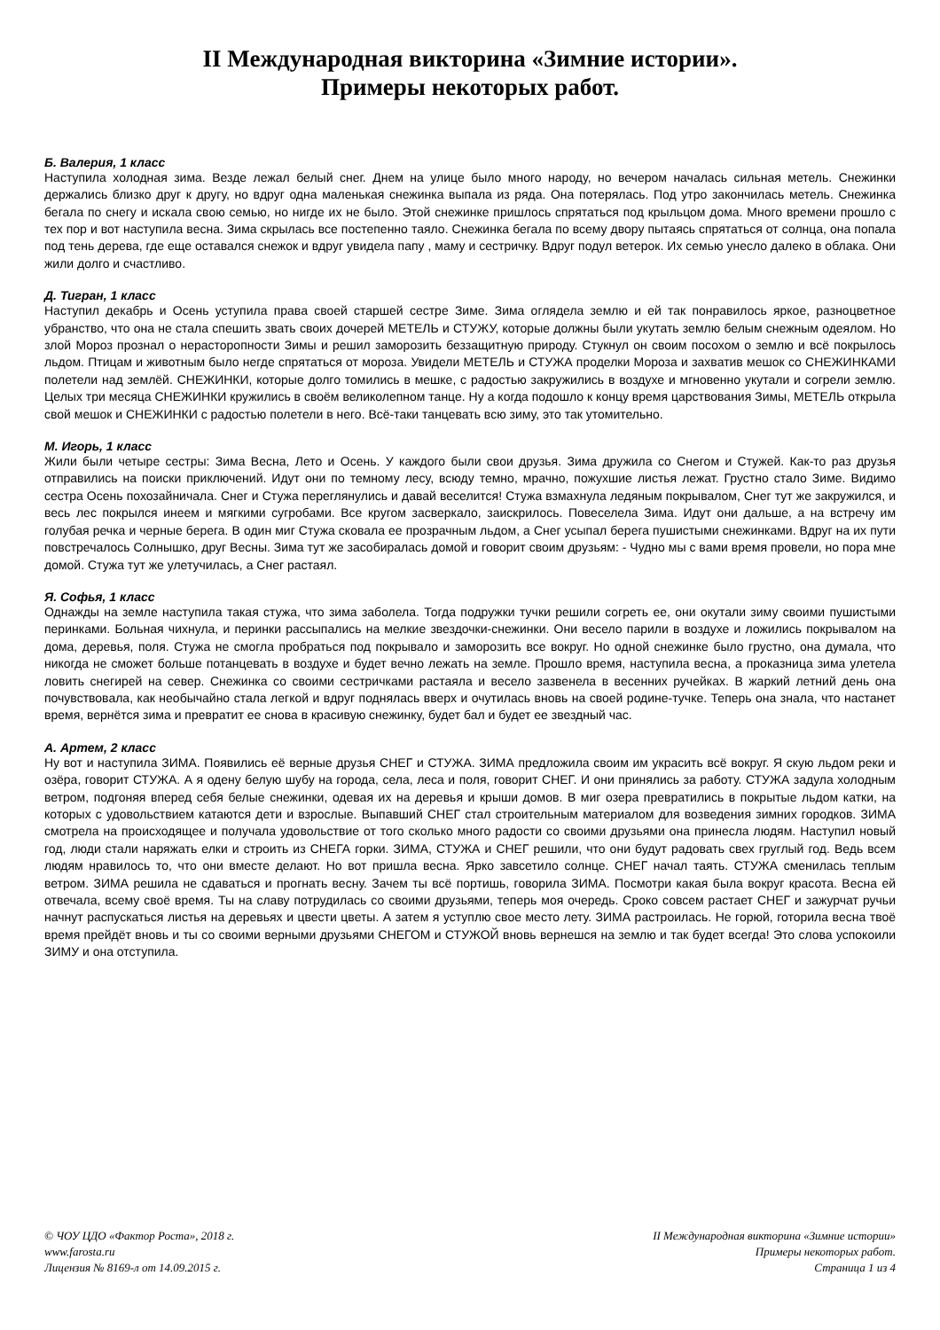II Международная викторина «Зимние истории».
Примеры некоторых работ.
Б. Валерия, 1 класс
Наступила холодная зима. Везде лежал белый снег. Днем на улице было много народу, но вечером началась сильная метель. Снежинки держались близко друг к другу, но вдруг одна маленькая снежинка выпала из ряда. Она потерялась. Под утро закончилась метель. Снежинка бегала по снегу и искала свою семью, но нигде их не было. Этой снежинке пришлось спрятаться под крыльцом дома. Много времени прошло с тех пор и вот наступила весна. Зима скрылась все постепенно таяло. Снежинка бегала по всему двору пытаясь спрятаться от солнца, она попала под тень дерева, где еще оставался снежок и вдруг увидела папу , маму и сестричку. Вдруг подул ветерок. Их семью унесло далеко в облака. Они жили долго и счастливо.
Д. Тигран, 1 класс
Наступил декабрь и Осень уступила права своей старшей сестре Зиме. Зима оглядела землю и ей так понравилось яркое, разноцветное убранство, что она не стала спешить звать своих дочерей МЕТЕЛЬ и СТУЖУ, которые должны были укутать землю белым снежным одеялом. Но злой Мороз прознал о нерасторопности Зимы и решил заморозить беззащитную природу. Стукнул он своим посохом о землю и всё покрылось льдом. Птицам и животным было негде спрятаться от мороза. Увидели МЕТЕЛЬ и СТУЖА проделки Мороза и захватив мешок со СНЕЖИНКАМИ полетели над землёй. СНЕЖИНКИ, которые долго томились в мешке, с радостью закружились в воздухе и мгновенно укутали и согрели землю. Целых три месяца СНЕЖИНКИ кружились в своём великолепном танце. Ну а когда подошло к концу время царствования Зимы, МЕТЕЛЬ открыла свой мешок и СНЕЖИНКИ с радостью полетели в него. Всё-таки танцевать всю зиму, это так утомительно.
М. Игорь, 1 класс
Жили были четыре сестры: Зима Весна, Лето и Осень. У каждого были свои друзья. Зима дружила со Снегом и Стужей. Как-то раз друзья отправились на поиски приключений. Идут они по темному лесу, всюду темно, мрачно, пожухшие листья лежат. Грустно стало Зиме. Видимо сестра Осень похозайничала. Снег и Стужа переглянулись и давай веселится! Стужа взмахнула ледяным покрывалом, Снег тут же закружился, и весь лес покрылся инеем и мягкими сугробами. Все кругом засверкало, заискрилось. Повеселела Зима. Идут они дальше, а на встречу им голубая речка и черные берега. В один миг Стужа сковала ее прозрачным льдом, а Снег усыпал берега пушистыми снежинками. Вдруг на их пути повстречалось Солнышко, друг Весны. Зима тут же засобиралась домой и говорит своим друзьям: - Чудно мы с вами время провели, но пора мне домой. Стужа тут же улетучилась, а Снег растаял.
Я. Софья, 1 класс
Однажды на земле наступила такая стужа, что зима заболела. Тогда подружки тучки решили согреть ее, они окутали зиму своими пушистыми перинками. Больная чихнула, и перинки рассыпались на мелкие звездочки-снежинки. Они весело парили в воздухе и ложились покрывалом на дома, деревья, поля. Стужа не смогла пробраться под покрывало и заморозить все вокруг. Но одной снежинке было грустно, она думала, что никогда не сможет больше потанцевать в воздухе и будет вечно лежать на земле. Прошло время, наступила весна, а проказница зима улетела ловить снегирей на север. Снежинка со своими сестричками растаяла и весело зазвенела в весенних ручейках. В жаркий летний день она почувствовала, как необычайно стала легкой и вдруг поднялась вверх и очутилась вновь на своей родине-тучке. Теперь она знала, что настанет время, вернётся зима и превратит ее снова в красивую снежинку, будет бал и будет ее звездный час.
А. Артем, 2 класс
Ну вот и наступила ЗИМА. Появились её верные друзья СНЕГ и СТУЖА. ЗИМА предложила своим им украсить всё вокруг. Я скую льдом реки и озёра, говорит СТУЖА. А я одену белую шубу на города, села, леса и поля, говорит СНЕГ. И они принялись за работу. СТУЖА задула холодным ветром, подгоняя вперед себя белые снежинки, одевая их на деревья и крыши домов. В миг озера превратились в покрытые льдом катки, на которых с удовольствием катаются дети и взрослые. Выпавший СНЕГ стал строительным материалом для возведения зимних городков. ЗИМА смотрела на происходящее и получала удовольствие от того сколько много радости со своими друзьями она принесла людям. Наступил новый год, люди стали наряжать елки и строить из СНЕГА горки. ЗИМА, СТУЖА и СНЕГ решили, что они будут радовать свех груглый год. Ведь всем людям нравилось то, что они вместе делают. Но вот пришла весна. Ярко завсетило солнце. СНЕГ начал таять. СТУЖА сменилась теплым ветром. ЗИМА решила не сдаваться и прогнать весну. Зачем ты всё портишь, говорила ЗИМА. Посмотри какая была вокруг красота. Весна ей отвечала, всему своё время. Ты на славу потрудилась со своими друзьями, теперь моя очередь. Сроко совсем растает СНЕГ и зажурчат ручьи начнут распускаться листья на деревьях и цвести цветы. А затем я уступлю свое место лету. ЗИМА растроилась. Не горюй, готорила весна твоё время прейдёт вновь и ты со своими верными друзьями СНЕГОМ и СТУЖОЙ вновь вернешся на землю и так будет всегда! Это слова успокоили ЗИМУ и она отступила.
© ЧОУ ЦДО «Фактор Роста», 2018 г.
www.farosta.ru
Лицензия № 8169-л от 14.09.2015 г.
II Международная викторина «Зимние истории»
Примеры некоторых работ.
Страница 1 из 4